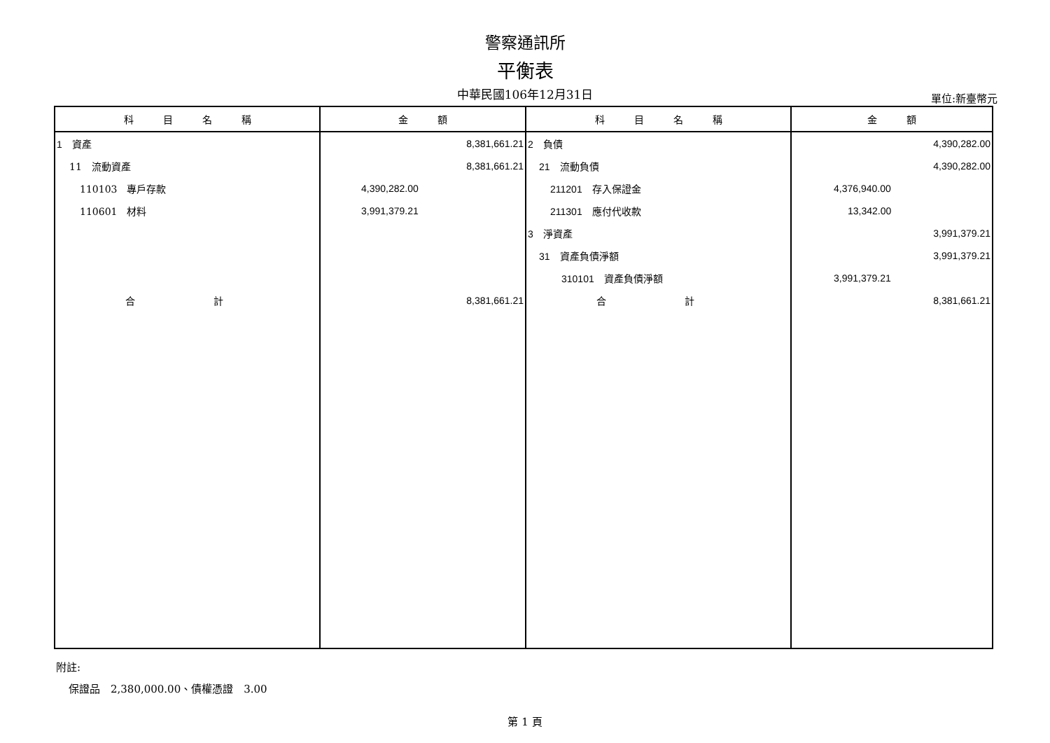警察通訊所
平衡表
中華民國106年12月31日
單位:新臺幣元
| 科 目 名 稱 | 金 額 | 科 目 名 稱 | 金 額 |
| --- | --- | --- | --- |
| 1 資產 | 8,381,661.21 | 2 負債 | 4,390,282.00 |
| 11 流動資產 | 8,381,661.21 | 21 流動負債 | 4,390,282.00 |
| 110103 專戶存款 | 4,390,282.00 | 211201 存入保證金 | 4,376,940.00 |
| 110601 材料 | 3,991,379.21 | 211301 應付代收款 | 13,342.00 |
| | | 3 淨資產 | 3,991,379.21 |
| | | 31 資產負債淨額 | 3,991,379.21 |
| | | 310101 資產負債淨額 | 3,991,379.21 |
| 合 計 | 8,381,661.21 | 合 計 | 8,381,661.21 |
附註:
保證品　2,380,000.00、債權憑證　3.00
第 1 頁